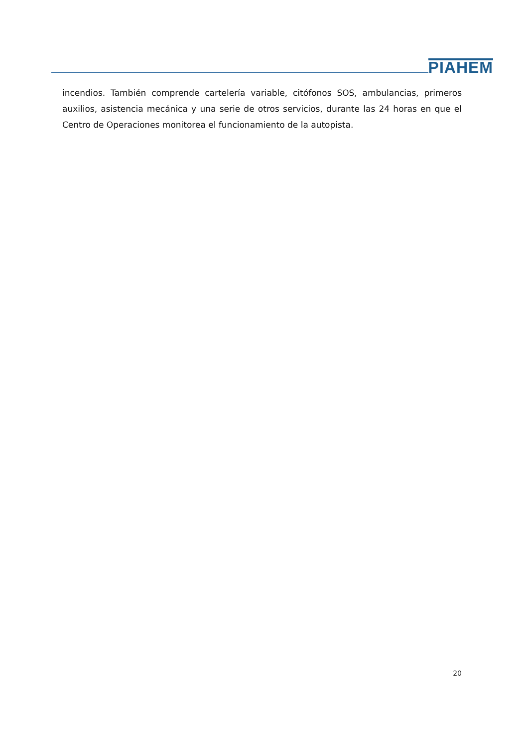PIAHEM
incendios. También comprende cartelería variable, citófonos SOS, ambulancias, primeros auxilios, asistencia mecánica y una serie de otros servicios, durante las 24 horas en que el Centro de Operaciones monitorea el funcionamiento de la autopista.
20